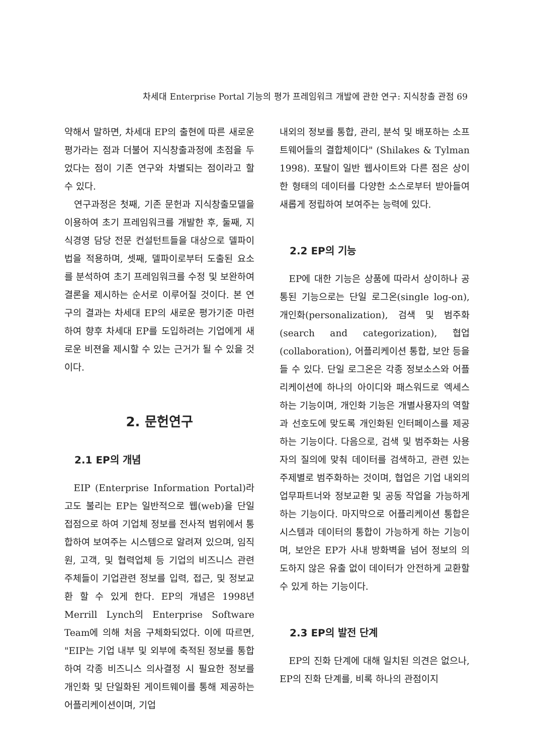차세대 Enterprise Portal 기능의 평가 프레임워크 개발에 관한 연구: 지식창출 관점 69
약해서 말하면, 차세대 EP의 출현에 따른 새로운 평가라는 점과 더불어 지식창출과정에 초점을 두었다는 점이 기존 연구와 차별되는 점이라고 할 수 있다.
연구과정은 첫째, 기존 문헌과 지식창출모델을 이용하여 초기 프레임워크를 개발한 후, 둘째, 지식경영 담당 전문 컨설턴트들을 대상으로 델파이법을 적용하며, 셋째, 델파이로부터 도출된 요소를 분석하여 초기 프레임워크를 수정 및 보완하여 결론을 제시하는 순서로 이루어질 것이다. 본 연구의 결과는 차세대 EP의 새로운 평가기준 마련하여 향후 차세대 EP를 도입하려는 기업에게 새로운 비젼을 제시할 수 있는 근거가 될 수 있을 것이다.
2. 문헌연구
2.1 EP의 개념
EIP (Enterprise Information Portal)라고도 불리는 EP는 일반적으로 웹(web)을 단일접점으로 하여 기업체 정보를 전사적 범위에서 통합하여 보여주는 시스템으로 알려져 있으며, 임직원, 고객, 및 협력업체 등 기업의 비즈니스 관련 주체들이 기업관련 정보를 입력, 접근, 및 정보교환 할 수 있게 한다. EP의 개념은 1998년 Merrill Lynch의 Enterprise Software Team에 의해 처음 구체화되었다. 이에 따르면, "EIP는 기업 내부 및 외부에 축적된 정보를 통합하여 각종 비즈니스 의사결정 시 필요한 정보를 개인화 및 단일화된 게이트웨이를 통해 제공하는 어플리케이션이며, 기업
내외의 정보를 통합, 관리, 분석 및 배포하는 소프트웨어들의 결합체이다" (Shilakes & Tylman 1998). 포탈이 일반 웹사이트와 다른 점은 상이한 형태의 데이터를 다양한 소스로부터 받아들여 새롭게 정립하여 보여주는 능력에 있다.
2.2 EP의 기능
EP에 대한 기능은 상품에 따라서 상이하나 공통된 기능으로는 단일 로그온(single log-on), 개인화(personalization), 검색 및 범주화(search and categorization), 협업(collaboration), 어플리케이션 통합, 보안 등을 들 수 있다. 단일 로그온은 각종 정보소스와 어플리케이션에 하나의 아이디와 패스워드로 엑세스하는 기능이며, 개인화 기능은 개별사용자의 역할과 선호도에 맞도록 개인화된 인터페이스를 제공하는 기능이다. 다음으로, 검색 및 범주화는 사용자의 질의에 맞춰 데이터를 검색하고, 관련 있는 주제별로 범주화하는 것이며, 협업은 기업 내외의 업무파트너와 정보교환 및 공동 작업을 가능하게 하는 기능이다. 마지막으로 어플리케이션 통합은 시스템과 데이터의 통합이 가능하게 하는 기능이며, 보안은 EP가 사내 방화벽을 넘어 정보의 의도하지 않은 유출 없이 데이터가 안전하게 교환할 수 있게 하는 기능이다.
2.3 EP의 발전 단계
EP의 진화 단계에 대해 일치된 의견은 없으나, EP의 진화 단계를, 비록 하나의 관점이지